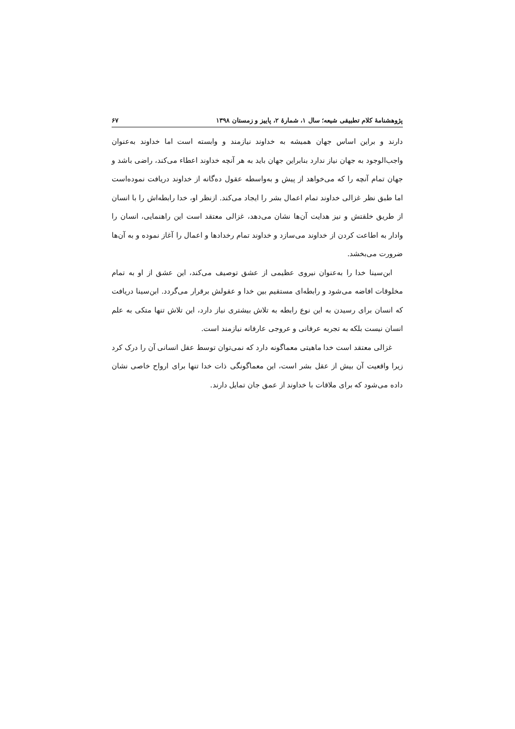پژوهشنامۀ کلام تطبیقی شیعه؛ سال ۱، شمارۀ ۲، پاییز و زمستان ۱۳۹۸ ۶۷
دارند و براین اساس جهان همیشه به خداوند نیازمند و وابسته است اما خداوند به‌عنوان واجب‌الوجود به جهان نیاز ندارد بنابراین جهان باید به هر آنچه خداوند اعطاء می‌کند، راضی باشد و جهان تمام آنچه را که می‌خواهد از پیش و به‌واسطه عقول ده‌گانه از خداوند دریافت نموده‌است اما طبق نظر غزالی خداوند تمام اعمال بشر را ایجاد می‌کند. ازنظر او، خدا رابطه‌اش را با انسان از طریق خلقتش و نیز هدایت آن‌ها نشان می‌دهد، غزالی معتقد است این راهنمایی، انسان را وادار به اطاعت کردن از خداوند می‌سازد و خداوند تمام رخدادها و اعمال را آغاز نموده و به آن‌ها ضرورت می‌بخشد.
ابن‌سینا خدا را به‌عنوان نیروی عظیمی از عشق توصیف می‌کند، این عشق از او به تمام مخلوقات افاضه می‌شود و رابطه‌ای مستقیم بین خدا و عقولش برقرار می‌گردد. ابن‌سینا دریافت که انسان برای رسیدن به این نوع رابطه به تلاش بیشتری نیاز دارد، این تلاش تنها متکی به علم انسان نیست بلکه به تجربه عرفانی و عروجی عارفانه نیازمند است.
غزالی معتقد است خدا ماهیتی معماگونه دارد که نمی‌توان توسط عقل انسانی آن را درک کرد زیرا واقعیت آن بیش از عقل بشر است، این معماگونگی ذات خدا تنها برای ارواح خاصی نشان داده می‌شود که برای ملاقات با خداوند از عمق جان تمایل دارند.